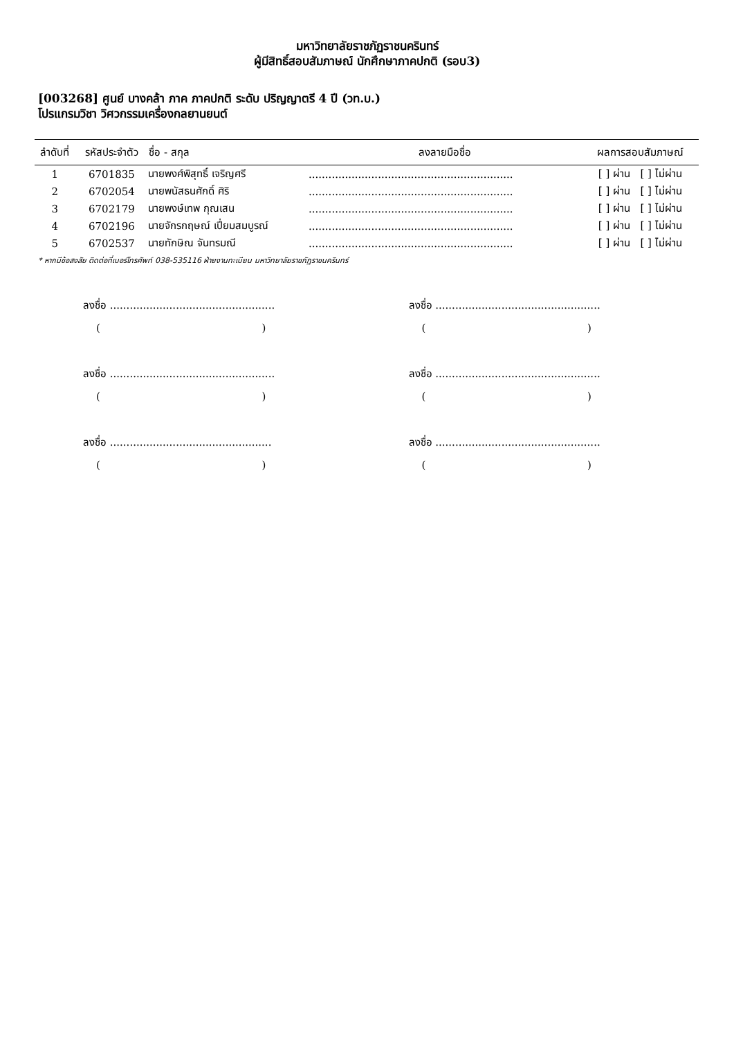มหาวิทยาลัยราชภัฏราชนครินทร์
ผู้มีสิทธิ์สอบสัมภาษณ์ นักศึกษาภาคปกติ (รอบ3)
[003268] ศูนย์ บางคล้า ภาค ภาคปกติ ระดับ ปริญญาตรี 4 ปี (วท.บ.)
โปรแกรมวิชา วิศวกรรมเครื่องกลยานยนต์
| ลำดับที่ | รหัสประจำตัว | ชื่อ - สกุล | ลงลายมือชื่อ | ผลการสอบสัมภาษณ์ |
| --- | --- | --- | --- | --- |
| 1 | 6701835 | นายพงศ์พิสุทธิ์ เจริญศรี | .............................................................. | [ ] ผ่าน [ ] ไม่ผ่าน |
| 2 | 6702054 | นายพนัสธนศักดิ์ ศิริ | .............................................................. | [ ] ผ่าน [ ] ไม่ผ่าน |
| 3 | 6702179 | นายพงษ์เทพ กุณเสน | .............................................................. | [ ] ผ่าน [ ] ไม่ผ่าน |
| 4 | 6702196 | นายจักรกฤษณ์ เปี่ยมสมบูรณ์ | .............................................................. | [ ] ผ่าน [ ] ไม่ผ่าน |
| 5 | 6702537 | นายทักษิณ จันทรมณี | .............................................................. | [ ] ผ่าน [ ] ไม่ผ่าน |
* หากมีข้อสงสัย ติดต่อที่เบอร์โทรศัพท์ 038-535116 ฝ่ายงานทะเบียน มหาวิทยาลัยราชภัฏราชนครินทร์
ลงชื่อ ..................................................
( )
ลงชื่อ ..................................................
( )
ลงชื่อ .................................................
( )
ลงชื่อ ..................................................
( )
ลงชื่อ ..................................................
( )
ลงชื่อ ..................................................
( )